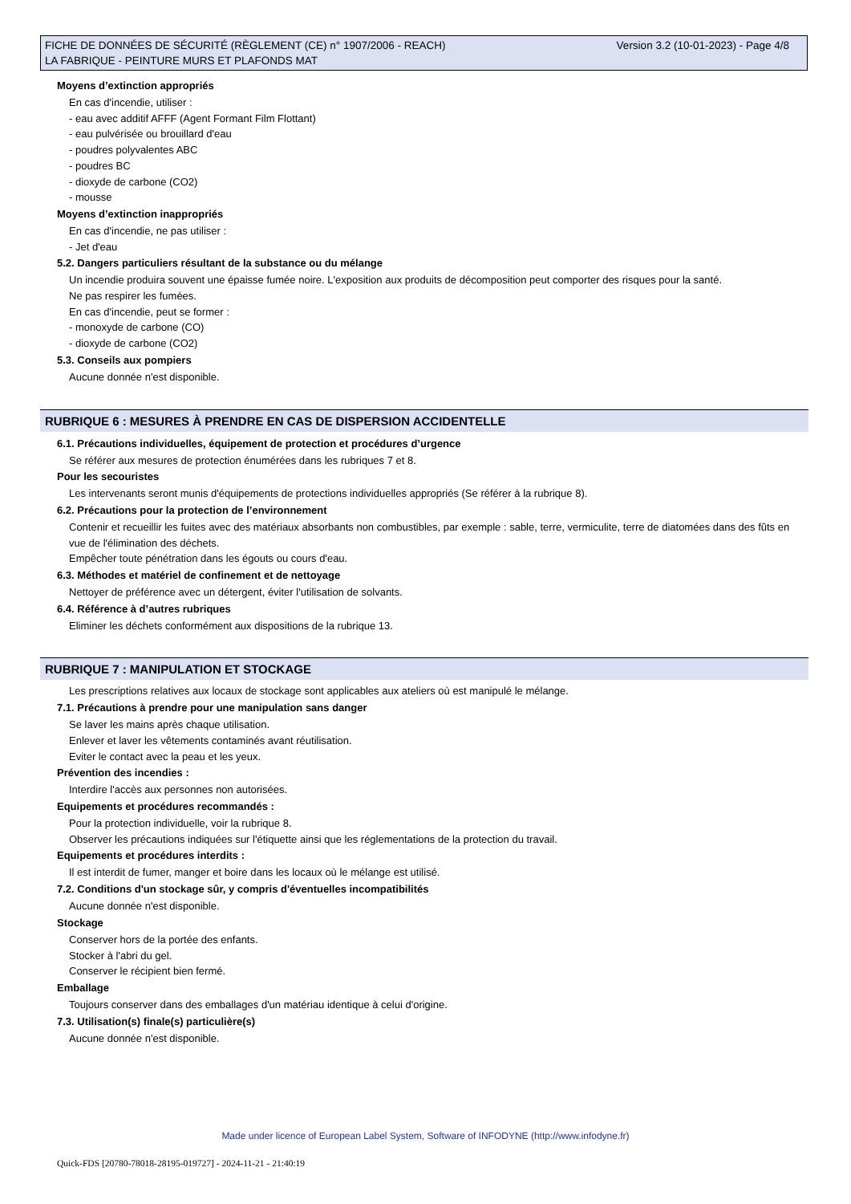Version 3.2 (10-01-2023) - Page 4/8 FICHE DE DONNÉES DE SÉCURITÉ (RÈGLEMENT (CE) n° 1907/2006 - REACH)
LA FABRIQUE - PEINTURE MURS ET PLAFONDS MAT
Moyens d’extinction appropriés
En cas d'incendie, utiliser :
- eau avec additif AFFF (Agent Formant Film Flottant)
- eau pulvérisée ou brouillard d'eau
- poudres polyvalentes ABC
- poudres BC
- dioxyde de carbone (CO2)
- mousse
Moyens d’extinction inappropriés
En cas d'incendie, ne pas utiliser :
- Jet d'eau
5.2. Dangers particuliers résultant de la substance ou du mélange
Un incendie produira souvent une épaisse fumée noire. L'exposition aux produits de décomposition peut comporter des risques pour la santé.
Ne pas respirer les fumées.
En cas d'incendie, peut se former :
- monoxyde de carbone (CO)
- dioxyde de carbone (CO2)
5.3. Conseils aux pompiers
Aucune donnée n'est disponible.
RUBRIQUE 6 : MESURES À PRENDRE EN CAS DE DISPERSION ACCIDENTELLE
6.1. Précautions individuelles, équipement de protection et procédures d’urgence
Se référer aux mesures de protection énumérées dans les rubriques 7 et 8.
Pour les secouristes
Les intervenants seront munis d'équipements de protections individuelles appropriés (Se référer à la rubrique 8).
6.2. Précautions pour la protection de l’environnement
Contenir et recueillir les fuites avec des matériaux absorbants non combustibles, par exemple : sable, terre, vermiculite, terre de diatomées dans des fûts en vue de l'élimination des déchets.
Empêcher toute pénétration dans les égouts ou cours d'eau.
6.3. Méthodes et matériel de confinement et de nettoyage
Nettoyer de préférence avec un détergent, éviter l'utilisation de solvants.
6.4. Référence à d’autres rubriques
Eliminer les déchets conformément aux dispositions de la rubrique 13.
RUBRIQUE 7 : MANIPULATION ET STOCKAGE
Les prescriptions relatives aux locaux de stockage sont applicables aux ateliers où est manipulé le mélange.
7.1. Précautions à prendre pour une manipulation sans danger
Se laver les mains après chaque utilisation.
Enlever et laver les vêtements contaminés avant réutilisation.
Eviter le contact avec la peau et les yeux.
Prévention des incendies :
Interdire l'accès aux personnes non autorisées.
Equipements et procédures recommandés :
Pour la protection individuelle, voir la rubrique 8.
Observer les précautions indiquées sur l'étiquette ainsi que les réglementations de la protection du travail.
Equipements et procédures interdits :
Il est interdit de fumer, manger et boire dans les locaux où le mélange est utilisé.
7.2. Conditions d'un stockage sûr, y compris d'éventuelles incompatibilités
Aucune donnée n'est disponible.
Stockage
Conserver hors de la portée des enfants.
Stocker à l'abri du gel.
Conserver le récipient bien fermé.
Emballage
Toujours conserver dans des emballages d'un matériau identique à celui d'origine.
7.3. Utilisation(s) finale(s) particulière(s)
Aucune donnée n'est disponible.
Made under licence of European Label System, Software of INFODYNE (http://www.infodyne.fr)
Quick-FDS [20780-78018-28195-019727] - 2024-11-21 - 21:40:19